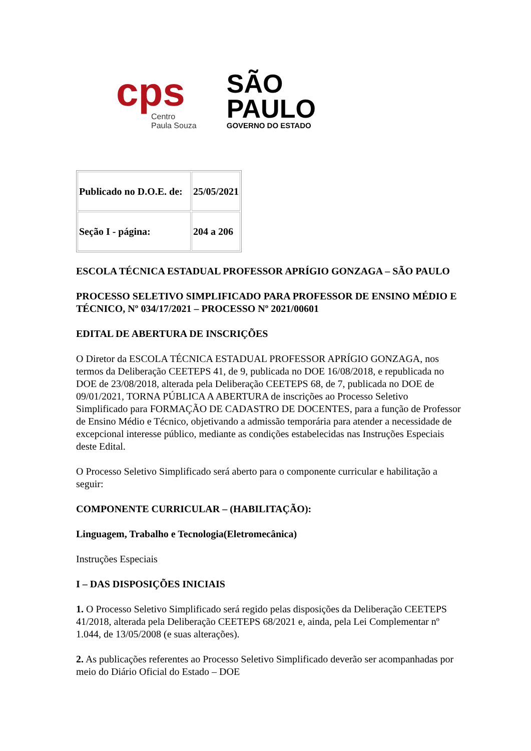cps
Centro
Paula Souza
SÃO
PAULO
GOVERNO DO ESTADO
| Publicado no D.O.E. de: | 25/05/2021 |
| Seção I - página: | 204 a 206 |
ESCOLA TÉCNICA ESTADUAL PROFESSOR APRÍGIO GONZAGA – SÃO PAULO
PROCESSO SELETIVO SIMPLIFICADO PARA PROFESSOR DE ENSINO MÉDIO E TÉCNICO, Nº 034/17/2021 – PROCESSO Nº 2021/00601
EDITAL DE ABERTURA DE INSCRIÇÕES
O Diretor da ESCOLA TÉCNICA ESTADUAL PROFESSOR APRÍGIO GONZAGA, nos termos da Deliberação CEETEPS 41, de 9, publicada no DOE 16/08/2018, e republicada no DOE de 23/08/2018, alterada pela Deliberação CEETEPS 68, de 7, publicada no DOE de 09/01/2021, TORNA PÚBLICA A ABERTURA de inscrições ao Processo Seletivo Simplificado para FORMAÇÃO DE CADASTRO DE DOCENTES, para a função de Professor de Ensino Médio e Técnico, objetivando a admissão temporária para atender a necessidade de excepcional interesse público, mediante as condições estabelecidas nas Instruções Especiais deste Edital.
O Processo Seletivo Simplificado será aberto para o componente curricular e habilitação a seguir:
COMPONENTE CURRICULAR – (HABILITAÇÃO):
Linguagem, Trabalho e Tecnologia(Eletromecânica)
Instruções Especiais
I – DAS DISPOSIÇÕES INICIAIS
1. O Processo Seletivo Simplificado será regido pelas disposições da Deliberação CEETEPS 41/2018, alterada pela Deliberação CEETEPS 68/2021 e, ainda, pela Lei Complementar nº 1.044, de 13/05/2008 (e suas alterações).
2. As publicações referentes ao Processo Seletivo Simplificado deverão ser acompanhadas por meio do Diário Oficial do Estado – DOE